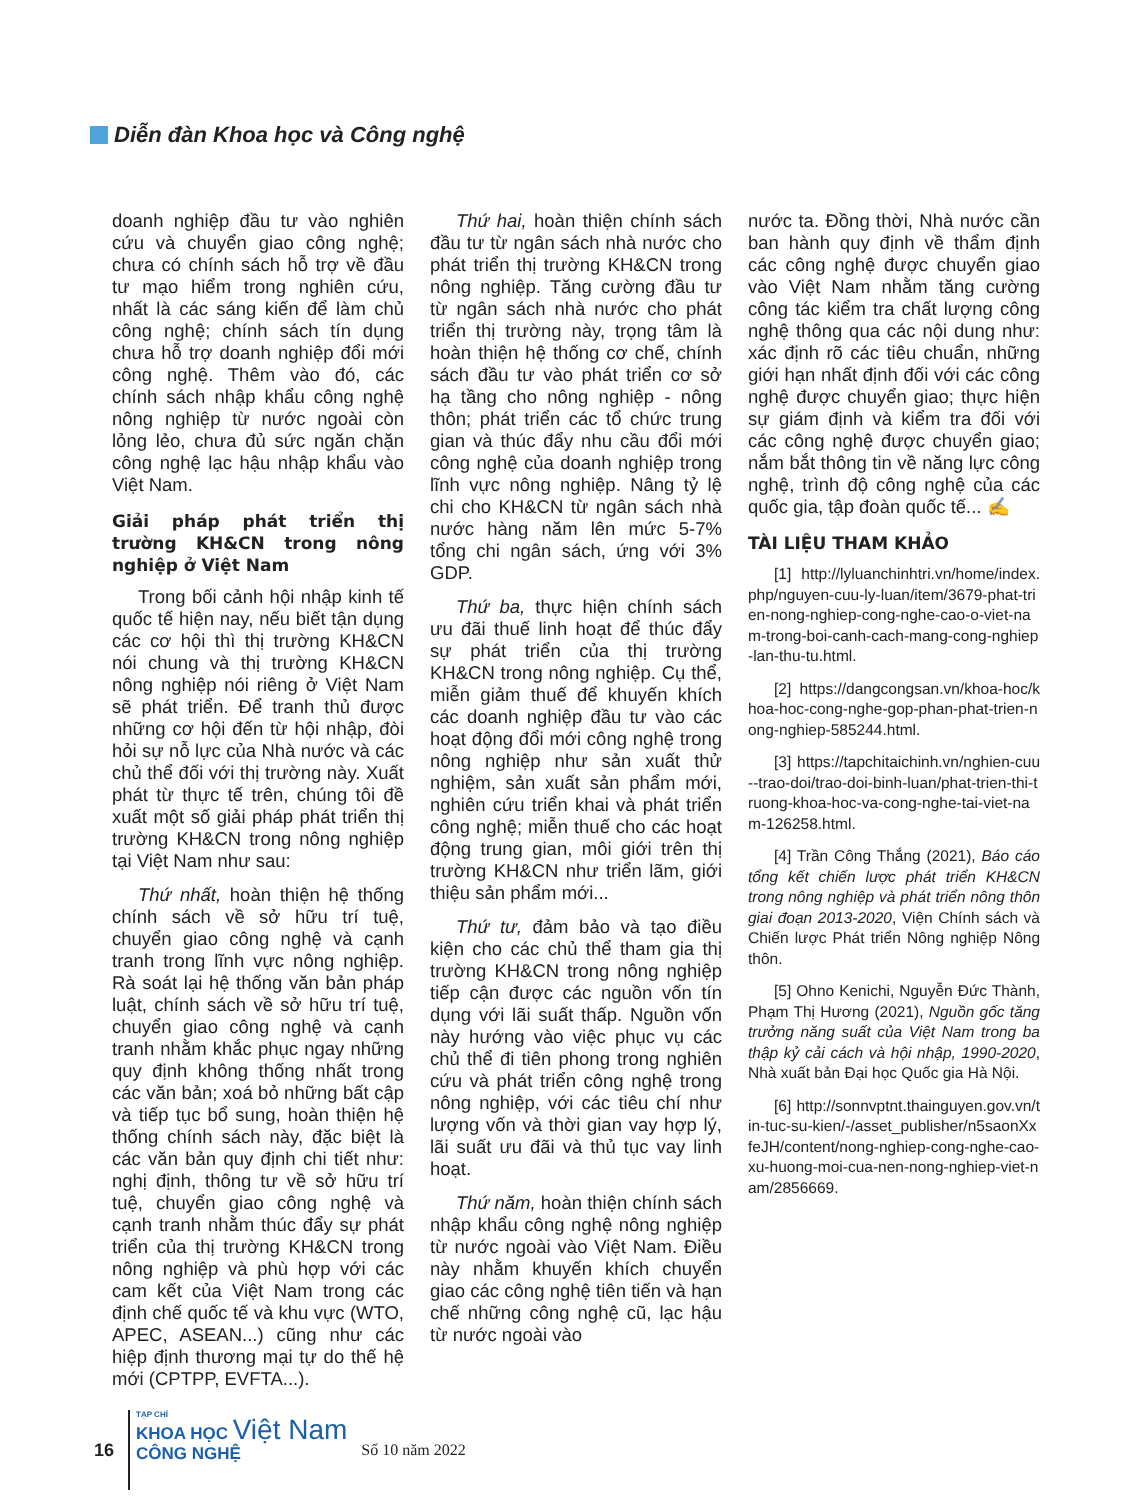Diễn đàn Khoa học và Công nghệ
doanh nghiệp đầu tư vào nghiên cứu và chuyển giao công nghệ; chưa có chính sách hỗ trợ về đầu tư mạo hiểm trong nghiên cứu, nhất là các sáng kiến để làm chủ công nghệ; chính sách tín dụng chưa hỗ trợ doanh nghiệp đổi mới công nghệ. Thêm vào đó, các chính sách nhập khẩu công nghệ nông nghiệp từ nước ngoài còn lỏng lẻo, chưa đủ sức ngăn chặn công nghệ lạc hậu nhập khẩu vào Việt Nam.
Giải pháp phát triển thị trường KH&CN trong nông nghiệp ở Việt Nam
Trong bối cảnh hội nhập kinh tế quốc tế hiện nay, nếu biết tận dụng các cơ hội thì thị trường KH&CN nói chung và thị trường KH&CN nông nghiệp nói riêng ở Việt Nam sẽ phát triển. Để tranh thủ được những cơ hội đến từ hội nhập, đòi hỏi sự nỗ lực của Nhà nước và các chủ thể đối với thị trường này. Xuất phát từ thực tế trên, chúng tôi đề xuất một số giải pháp phát triển thị trường KH&CN trong nông nghiệp tại Việt Nam như sau:
Thứ nhất, hoàn thiện hệ thống chính sách về sở hữu trí tuệ, chuyển giao công nghệ và cạnh tranh trong lĩnh vực nông nghiệp. Rà soát lại hệ thống văn bản pháp luật, chính sách về sở hữu trí tuệ, chuyển giao công nghệ và cạnh tranh nhằm khắc phục ngay những quy định không thống nhất trong các văn bản; xoá bỏ những bất cập và tiếp tục bổ sung, hoàn thiện hệ thống chính sách này, đặc biệt là các văn bản quy định chi tiết như: nghị định, thông tư về sở hữu trí tuệ, chuyển giao công nghệ và cạnh tranh nhằm thúc đẩy sự phát triển của thị trường KH&CN trong nông nghiệp và phù hợp với các cam kết của Việt Nam trong các định chế quốc tế và khu vực (WTO, APEC, ASEAN...) cũng như các hiệp định thương mại tự do thế hệ mới (CPTPP, EVFTA...).
Thứ hai, hoàn thiện chính sách đầu tư từ ngân sách nhà nước cho phát triển thị trường KH&CN trong nông nghiệp. Tăng cường đầu tư từ ngân sách nhà nước cho phát triển thị trường này, trọng tâm là hoàn thiện hệ thống cơ chế, chính sách đầu tư vào phát triển cơ sở hạ tầng cho nông nghiệp - nông thôn; phát triển các tổ chức trung gian và thúc đẩy nhu cầu đổi mới công nghệ của doanh nghiệp trong lĩnh vực nông nghiệp. Nâng tỷ lệ chi cho KH&CN từ ngân sách nhà nước hàng năm lên mức 5-7% tổng chi ngân sách, ứng với 3% GDP.
Thứ ba, thực hiện chính sách ưu đãi thuế linh hoạt để thúc đẩy sự phát triển của thị trường KH&CN trong nông nghiệp. Cụ thể, miễn giảm thuế để khuyến khích các doanh nghiệp đầu tư vào các hoạt động đổi mới công nghệ trong nông nghiệp như sản xuất thử nghiệm, sản xuất sản phẩm mới, nghiên cứu triển khai và phát triển công nghệ; miễn thuế cho các hoạt động trung gian, môi giới trên thị trường KH&CN như triển lãm, giới thiệu sản phẩm mới...
Thứ tư, đảm bảo và tạo điều kiện cho các chủ thể tham gia thị trường KH&CN trong nông nghiệp tiếp cận được các nguồn vốn tín dụng với lãi suất thấp. Nguồn vốn này hướng vào việc phục vụ các chủ thể đi tiên phong trong nghiên cứu và phát triển công nghệ trong nông nghiệp, với các tiêu chí như lượng vốn và thời gian vay hợp lý, lãi suất ưu đãi và thủ tục vay linh hoạt.
Thứ năm, hoàn thiện chính sách nhập khẩu công nghệ nông nghiệp từ nước ngoài vào Việt Nam. Điều này nhằm khuyến khích chuyển giao các công nghệ tiên tiến và hạn chế những công nghệ cũ, lạc hậu từ nước ngoài vào
nước ta. Đồng thời, Nhà nước cần ban hành quy định về thẩm định các công nghệ được chuyển giao vào Việt Nam nhằm tăng cường công tác kiểm tra chất lượng công nghệ thông qua các nội dung như: xác định rõ các tiêu chuẩn, những giới hạn nhất định đối với các công nghệ được chuyển giao; thực hiện sự giám định và kiểm tra đối với các công nghệ được chuyển giao; nắm bắt thông tin về năng lực công nghệ, trình độ công nghệ của các quốc gia, tập đoàn quốc tế... ✍
TÀI LIỆU THAM KHẢO
[1] http://lyluanchinhtri.vn/home/index.php/nguyen-cuu-ly-luan/item/3679-phat-trien-nong-nghiep-cong-nghe-cao-o-viet-nam-trong-boi-canh-cach-mang-cong-nghiep-lan-thu-tu.html.
[2] https://dangcongsan.vn/khoa-hoc/khoa-hoc-cong-nghe-gop-phan-phat-trien-nong-nghiep-585244.html.
[3] https://tapchitaichinh.vn/nghien-cuu--trao-doi/trao-doi-binh-luan/phat-trien-thi-truong-khoa-hoc-va-cong-nghe-tai-viet-nam-126258.html.
[4] Trần Công Thắng (2021), Báo cáo tổng kết chiến lược phát triển KH&CN trong nông nghiệp và phát triển nông thôn giai đoạn 2013-2020, Viện Chính sách và Chiến lược Phát triển Nông nghiệp Nông thôn.
[5] Ohno Kenichi, Nguyễn Đức Thành, Phạm Thị Hương (2021), Nguồn gốc tăng trưởng năng suất của Việt Nam trong ba thập kỷ cải cách và hội nhập, 1990-2020, Nhà xuất bản Đại học Quốc gia Hà Nội.
[6] http://sonnvptnt.thainguyen.gov.vn/tin-tuc-su-kien/-/asset_publisher/n5saonXxfeJH/content/nong-nghiep-cong-nghe-cao-xu-huong-moi-cua-nen-nong-nghiep-viet-nam/2856669.
16
TẠP CHÍ
KHOA HỌC Việt Nam
CÔNG NGHỆ
Số 10 năm 2022